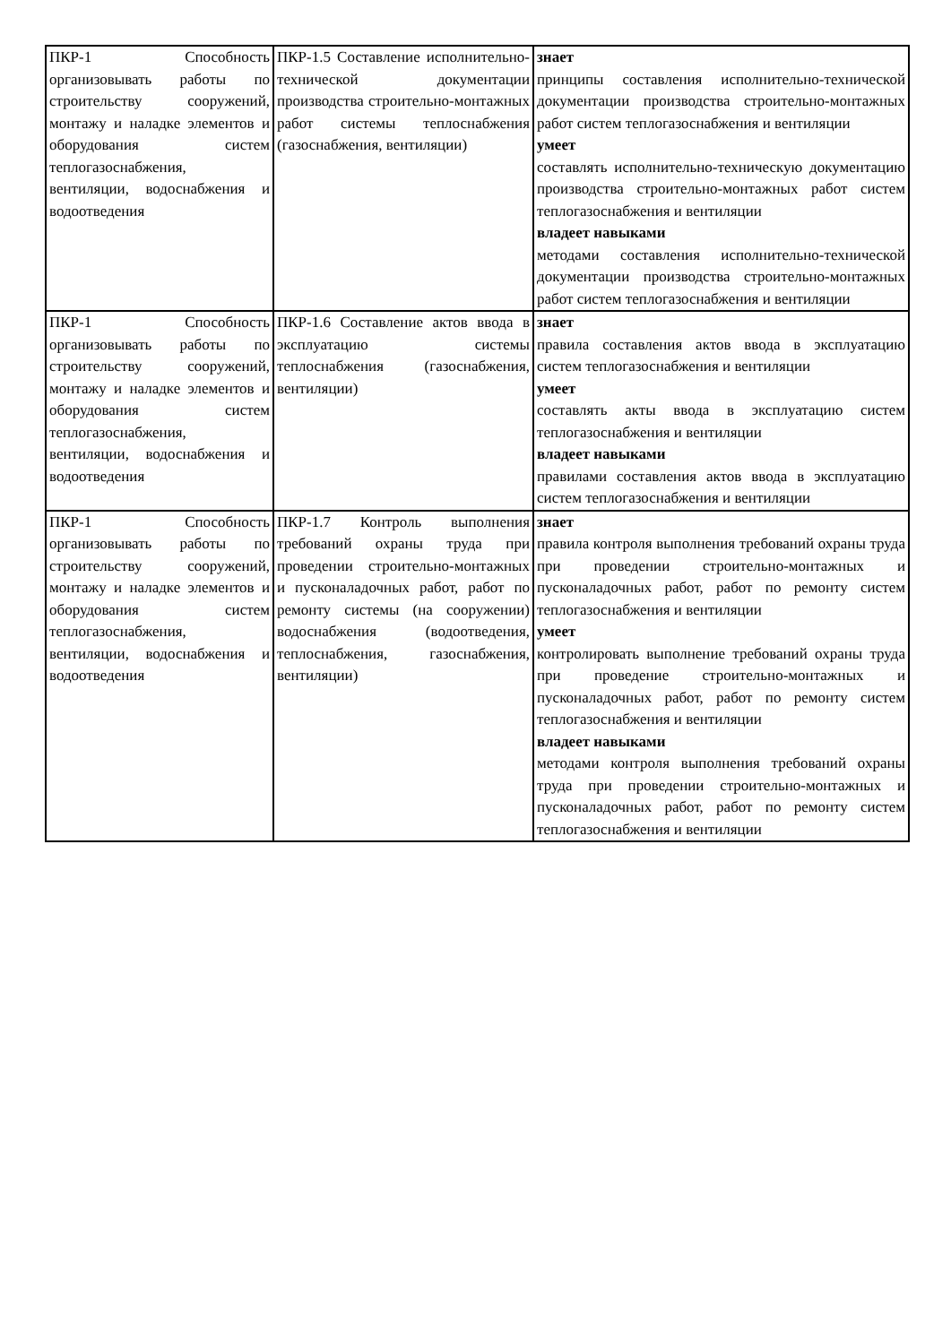| ПКР-1 Способность организовывать работы по строительству сооружений, монтажу и наладке элементов и оборудования систем теплогазоснабжения, вентиляции, водоснабжения и водоотведения | ПКР-1.5 Составление исполнительно-технической документации производства строительно-монтажных работ системы теплоснабжения (газоснабжения, вентиляции) | знает принципы составления исполнительно-технической документации производства строительно-монтажных работ систем теплогазоснабжения и вентиляции умеет составлять исполнительно-техническую документацию производства строительно-монтажных работ систем теплогазоснабжения и вентиляции владеет навыками методами составления исполнительно-технической документации производства строительно-монтажных работ систем теплогазоснабжения и вентиляции |
| ПКР-1 Способность организовывать работы по строительству сооружений, монтажу и наладке элементов и оборудования систем теплогазоснабжения, вентиляции, водоснабжения и водоотведения | ПКР-1.6 Составление актов ввода в эксплуатацию системы теплоснабжения (газоснабжения, вентиляции) | знает правила составления актов ввода в эксплуатацию систем теплогазоснабжения и вентиляции умеет составлять акты ввода в эксплуатацию систем теплогазоснабжения и вентиляции владеет навыками правилами составления актов ввода в эксплуатацию систем теплогазоснабжения и вентиляции |
| ПКР-1 Способность организовывать работы по строительству сооружений, монтажу и наладке элементов и оборудования систем теплогазоснабжения, вентиляции, водоснабжения и водоотведения | ПКР-1.7 Контроль выполнения требований охраны труда при проведении строительно-монтажных и пусконаладочных работ, работ по ремонту системы (на сооружении) водоснабжения (водоотведения, теплоснабжения, газоснабжения, вентиляции) | знает правила контроля выполнения требований охраны труда при проведении строительно-монтажных и пусконаладочных работ, работ по ремонту систем теплогазоснабжения и вентиляции умеет контролировать выполнение требований охраны труда при проведение строительно-монтажных и пусконаладочных работ, работ по ремонту систем теплогазоснабжения и вентиляции владеет навыками методами контроля выполнения требований охраны труда при проведении строительно-монтажных и пусконаладочных работ, работ по ремонту систем теплогазоснабжения и вентиляции |